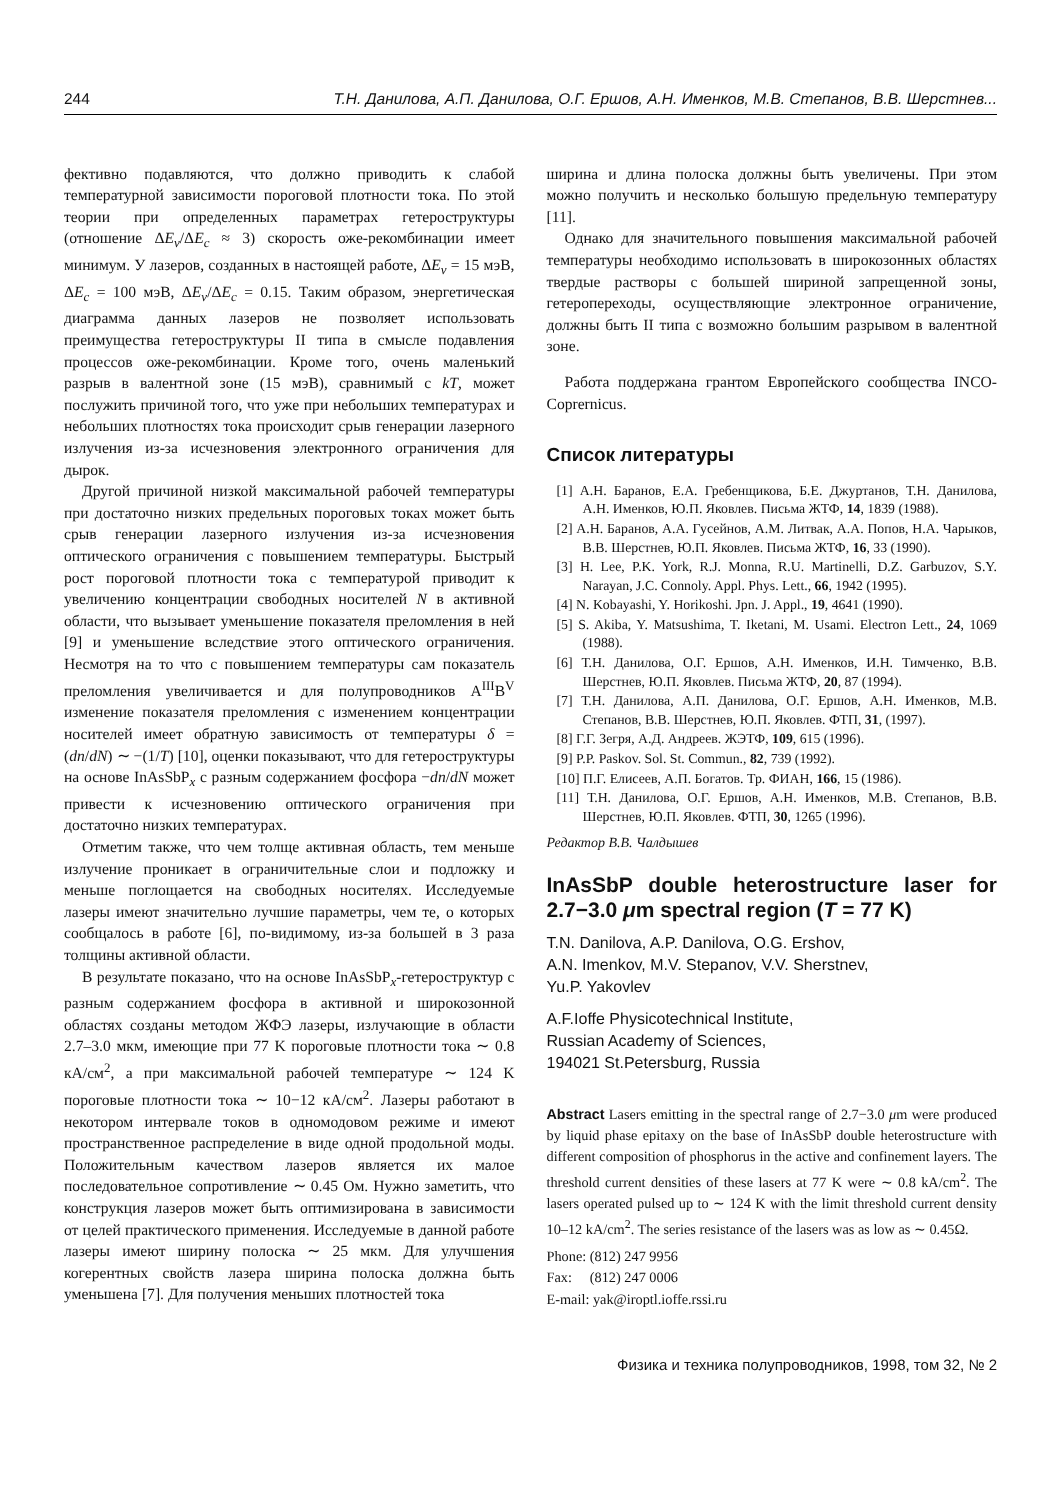244 Т.Н. Данилова, А.П. Данилова, О.Г. Ершов, А.Н. Именков, М.В. Степанов, В.В. Шерстнев...
фективно подавляются, что должно приводить к слабой температурной зависимости пороговой плотности тока. По этой теории при определенных параметрах гетероструктуры (отношение ΔE<sub>v</sub>/ΔE<sub>c</sub> ≈ 3) скорость оже-рекомбинации имеет минимум. У лазеров, созданных в настоящей работе, ΔE<sub>v</sub> = 15 мэВ, ΔE<sub>c</sub> = 100 мэВ, ΔE<sub>v</sub>/ΔE<sub>c</sub> = 0.15. Таким образом, энергетическая диаграмма данных лазеров не позволяет использовать преимущества гетероструктуры II типа в смысле подавления процессов оже-рекомбинации. Кроме того, очень маленький разрыв в валентной зоне (15 мэВ), сравнимый с kT, может послужить причиной того, что уже при небольших температурах и небольших плотностях тока происходит срыв генерации лазерного излучения из-за исчезновения электронного ограничения для дырок.
Другой причиной низкой максимальной рабочей температуры при достаточно низких предельных пороговых токах может быть срыв генерации лазерного излучения из-за исчезновения оптического ограничения с повышением температуры. Быстрый рост пороговой плотности тока с температурой приводит к увеличению концентрации свободных носителей N в активной области, что вызывает уменьшение показателя преломления в ней [9] и уменьшение вследствие этого оптического ограничения. Несмотря на то что с повышением температуры сам показатель преломления увеличивается и для полупроводников A<sup>III</sup>B<sup>V</sup> изменение показателя преломления с изменением концентрации носителей имеет обратную зависимость от температуры δ = (dn/dN) ∼ −(1/T) [10], оценки показывают, что для гетероструктуры на основе InAsSbP<sub>x</sub> с разным содержанием фосфора −dn/dN может привести к исчезновению оптического ограничения при достаточно низких температурах.
Отметим также, что чем толще активная область, тем меньше излучение проникает в ограничительные слои и подложку и меньше поглощается на свободных носителях. Исследуемые лазеры имеют значительно лучшие параметры, чем те, о которых сообщалось в работе [6], по-видимому, из-за большей в 3 раза толщины активной области.
В результате показано, что на основе InAsSbP<sub>x</sub>-гетероструктур с разным содержанием фосфора в активной и широкозонной областях созданы методом ЖФЭ лазеры, излучающие в области 2.7–3.0 мкм, имеющие при 77 K пороговые плотности тока ∼ 0.8 кА/см<sup>2</sup>, а при максимальной рабочей температуре ∼ 124 K пороговые плотности тока ∼ 10−12 кА/см<sup>2</sup>. Лазеры работают в некотором интервале токов в одномодовом режиме и имеют пространственное распределение в виде одной продольной моды. Положительным качеством лазеров является их малое последовательное сопротивление ∼ 0.45 Ом. Нужно заметить, что конструкция лазеров может быть оптимизирована в зависимости от целей практического применения. Исследуемые в данной работе лазеры имеют ширину полоска ∼ 25 мкм. Для улучшения когерентных свойств лазера ширина полоска должна быть уменьшена [7]. Для получения меньших плотностей тока
ширина и длина полоска должны быть увеличены. При этом можно получить и несколько большую предельную температуру [11].
Однако для значительного повышения максимальной рабочей температуры необходимо использовать в широкозонных областях твердые растворы с большей шириной запрещенной зоны, гетеропереходы, осуществляющие электронное ограничение, должны быть II типа с возможно большим разрывом в валентной зоне.
Работа поддержана грантом Европейского сообщества INCO-Coprernicus.
Список литературы
[1] А.Н. Баранов, Е.А. Гребенщикова, Б.Е. Джуртанов, Т.Н. Данилова, А.Н. Именков, Ю.П. Яковлев. Письма ЖТФ, 14, 1839 (1988).
[2] А.Н. Баранов, А.А. Гусейнов, А.М. Литвак, А.А. Попов, Н.А. Чарыков, В.В. Шерстнев, Ю.П. Яковлев. Письма ЖТФ, 16, 33 (1990).
[3] H. Lee, P.K. York, R.J. Monna, R.U. Martinelli, D.Z. Garbuzov, S.Y. Narayan, J.C. Connoly. Appl. Phys. Lett., 66, 1942 (1995).
[4] N. Kobayashi, Y. Horikoshi. Jpn. J. Appl., 19, 4641 (1990).
[5] S. Akiba, Y. Matsushima, T. Iketani, M. Usami. Electron Lett., 24, 1069 (1988).
[6] Т.Н. Данилова, О.Г. Ершов, А.Н. Именков, И.Н. Тимченко, В.В. Шерстнев, Ю.П. Яковлев. Письма ЖТФ, 20, 87 (1994).
[7] Т.Н. Данилова, А.П. Данилова, О.Г. Ершов, А.Н. Именков, М.В. Степанов, В.В. Шерстнев, Ю.П. Яковлев. ФТП, 31, (1997).
[8] Г.Г. Зегря, А.Д. Андреев. ЖЭТФ, 109, 615 (1996).
[9] P.P. Paskov. Sol. St. Commun., 82, 739 (1992).
[10] П.Г. Елисеев, А.П. Богатов. Тр. ФИАН, 166, 15 (1986).
[11] Т.Н. Данилова, О.Г. Ершов, А.Н. Именков, М.В. Степанов, В.В. Шерстнев, Ю.П. Яковлев. ФТП, 30, 1265 (1996).
Редактор В.В. Чалдышев
InAsSbP double heterostructure laser for 2.7−3.0 μm spectral region (T = 77 K)
T.N. Danilova, A.P. Danilova, O.G. Ershov,
A.N. Imenkov, M.V. Stepanov, V.V. Sherstnev,
Yu.P. Yakovlev
A.F.Ioffe Physicotechnical Institute,
Russian Academy of Sciences,
194021 St.Petersburg, Russia
Abstract Lasers emitting in the spectral range of 2.7−3.0 μm were produced by liquid phase epitaxy on the base of InAsSbP double heterostructure with different composition of phosphorus in the active and confinement layers. The threshold current densities of these lasers at 77 K were ∼ 0.8 kA/cm<sup>2</sup>. The lasers operated pulsed up to ∼ 124 K with the limit threshold current density 10–12 kA/cm<sup>2</sup>. The series resistance of the lasers was as low as ∼ 0.45Ω.
Phone: (812) 247 9956
Fax: (812) 247 0006
E-mail: yak@iroptl.ioffe.rssi.ru
Физика и техника полупроводников, 1998, том 32, № 2